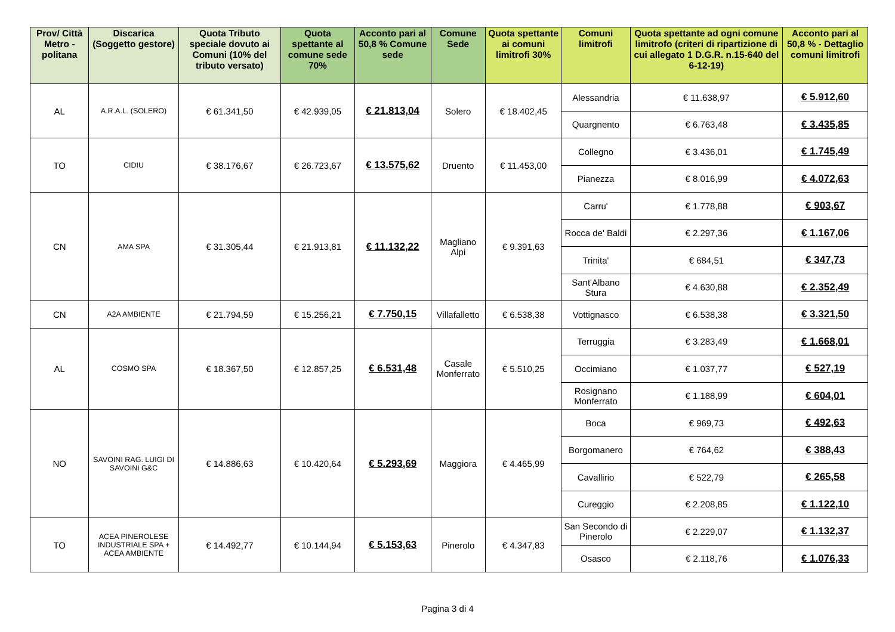| Prov/ Città Metro - politana | Discarica (Soggetto gestore) | Quota Tributo speciale dovuto ai Comuni (10% del tributo versato) | Quota spettante al comune sede 70% | Acconto pari al 50,8 % Comune sede | Comune Sede | Quota spettante ai comuni limitrofi 30% | Comuni limitrofi | Quota spettante ad ogni comune limitrofo (criteri di ripartizione di cui allegato 1 D.G.R. n.15-640 del 6-12-19) | Acconto pari al 50,8 % - Dettaglio comuni limitrofi |
| --- | --- | --- | --- | --- | --- | --- | --- | --- | --- |
| AL | A.R.A.L. (SOLERO) | € 61.341,50 | € 42.939,05 | € 21.813,04 | Solero | € 18.402,45 | Alessandria | € 11.638,97 | € 5.912,60 |
| | | | | | | | Quargnento | € 6.763,48 | € 3.435,85 |
| TO | CIDIU | € 38.176,67 | € 26.723,67 | € 13.575,62 | Druento | € 11.453,00 | Collegno | € 3.436,01 | € 1.745,49 |
| | | | | | | | Pianezza | € 8.016,99 | € 4.072,63 |
| CN | AMA SPA | € 31.305,44 | € 21.913,81 | € 11.132,22 | Magliano Alpi | € 9.391,63 | Carru' | € 1.778,88 | € 903,67 |
| | | | | | | | Rocca de' Baldi | € 2.297,36 | € 1.167,06 |
| | | | | | | | Trinita' | € 684,51 | € 347,73 |
| | | | | | | | Sant'Albano Stura | € 4.630,88 | € 2.352,49 |
| CN | A2A AMBIENTE | € 21.794,59 | € 15.256,21 | € 7.750,15 | Villafalletto | € 6.538,38 | Vottignasco | € 6.538,38 | € 3.321,50 |
| AL | COSMO SPA | € 18.367,50 | € 12.857,25 | € 6.531,48 | Casale Monferrato | € 5.510,25 | Terruggia | € 3.283,49 | € 1.668,01 |
| | | | | | | | Occimiano | € 1.037,77 | € 527,19 |
| | | | | | | | Rosignano Monferrato | € 1.188,99 | € 604,01 |
| NO | SAVOINI RAG. LUIGI DI SAVOINI G&C | € 14.886,63 | € 10.420,64 | € 5.293,69 | Maggiora | € 4.465,99 | Boca | € 969,73 | € 492,63 |
| | | | | | | | Borgomanero | € 764,62 | € 388,43 |
| | | | | | | | Cavallirio | € 522,79 | € 265,58 |
| | | | | | | | Cureggio | € 2.208,85 | € 1.122,10 |
| TO | ACEA PINEROLESE INDUSTRIALE SPA + ACEA AMBIENTE | € 14.492,77 | € 10.144,94 | € 5.153,63 | Pinerolo | € 4.347,83 | San Secondo di Pinerolo | € 2.229,07 | € 1.132,37 |
| | | | | | | | Osasco | € 2.118,76 | € 1.076,33 |
Pagina 3 di 4